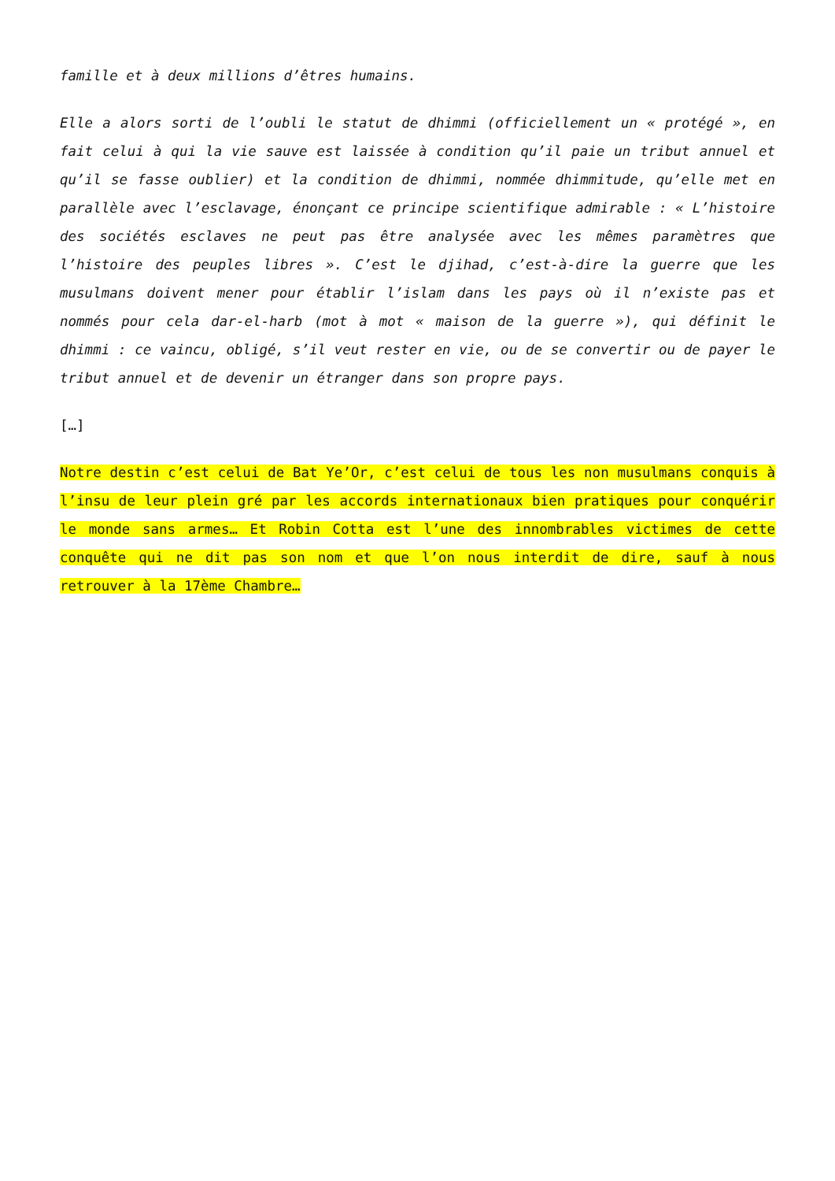famille et à deux millions d’êtres humains.
Elle a alors sorti de l’oubli le statut de dhimmi (officiellement un « protégé », en fait celui à qui la vie sauve est laissée à condition qu’il paie un tribut annuel et qu’il se fasse oublier) et la condition de dhimmi, nommée dhimmitude, qu’elle met en parallèle avec l’esclavage, énonçant ce principe scientifique admirable : « L’histoire des sociétés esclaves ne peut pas être analysée avec les mêmes paramètres que l’histoire des peuples libres ». C’est le djihad, c’est-à-dire la guerre que les musulmans doivent mener pour établir l’islam dans les pays où il n’existe pas et nommés pour cela dar-el-harb (mot à mot « maison de la guerre »), qui définit le dhimmi : ce vaincu, obligé, s’il veut rester en vie, ou de se convertir ou de payer le tribut annuel et de devenir un étranger dans son propre pays.
[…]
Notre destin c’est celui de Bat Ye’Or, c’est celui de tous les non musulmans conquis à l’insu de leur plein gré par les accords internationaux bien pratiques pour conquérir le monde sans armes… Et Robin Cotta est l’une des innombrables victimes de cette conquête qui ne dit pas son nom et que l’on nous interdit de dire, sauf à nous retrouver à la 17ème Chambre…